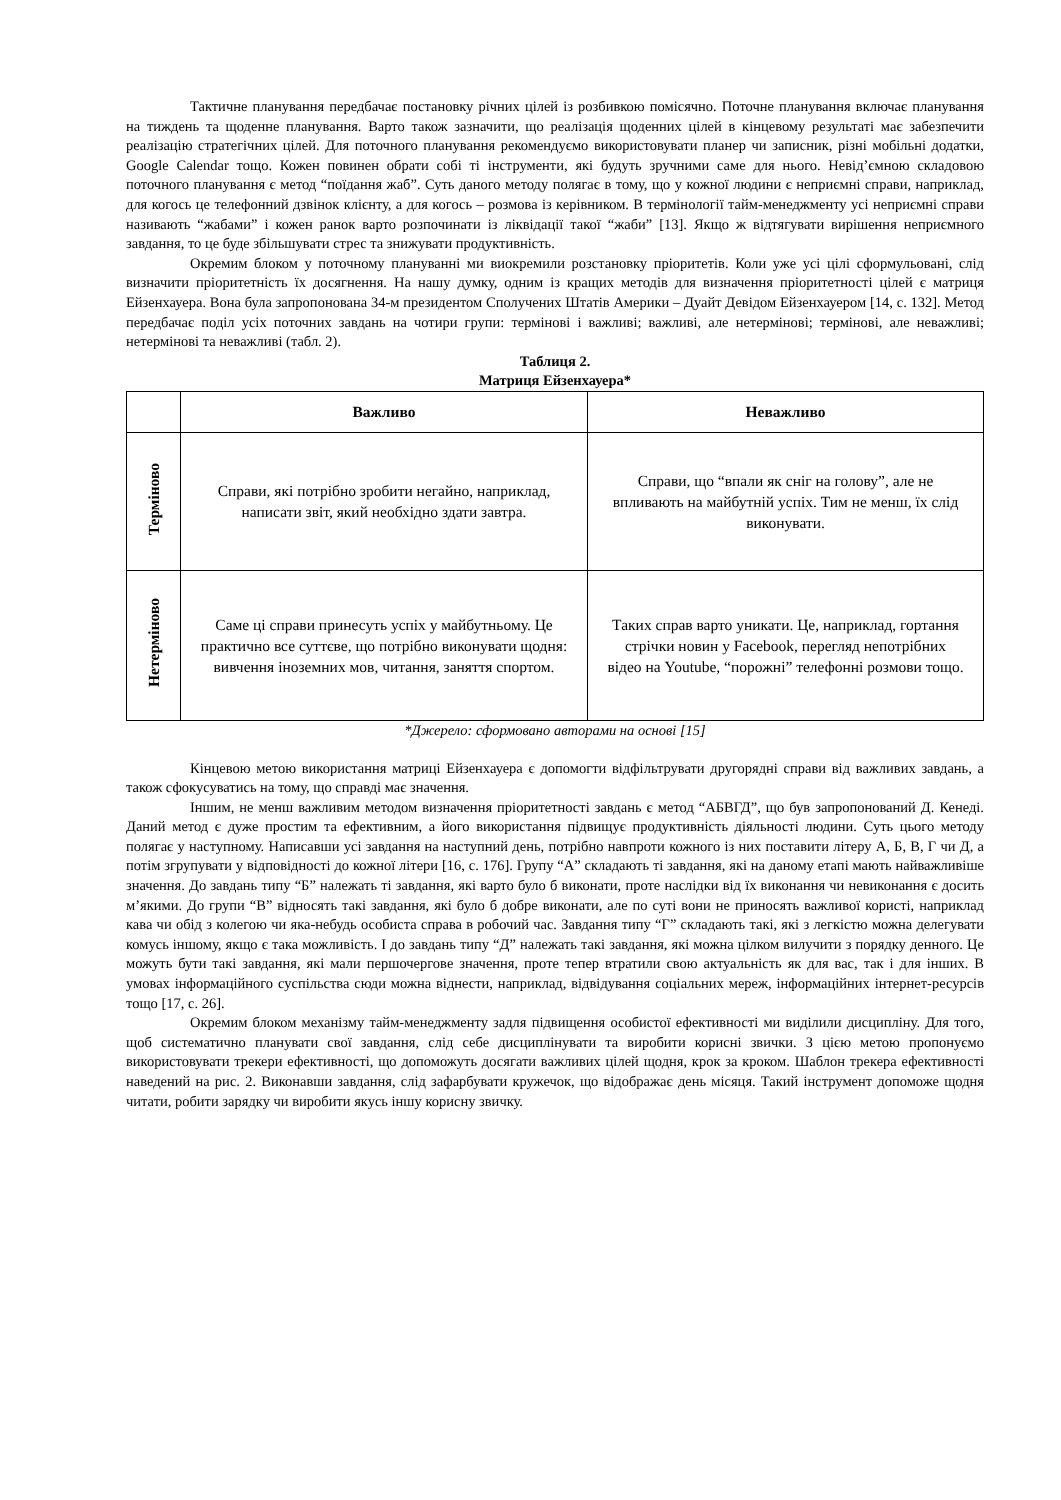Тактичне планування передбачає постановку річних цілей із розбивкою помісячно. Поточне планування включає планування на тиждень та щоденне планування. Варто також зазначити, що реалізація щоденних цілей в кінцевому результаті має забезпечити реалізацію стратегічних цілей. Для поточного планування рекомендуємо використовувати планер чи записник, різні мобільні додатки, Google Calendar тощо. Кожен повинен обрати собі ті інструменти, які будуть зручними саме для нього. Невід’ємною складовою поточного планування є метод “поїдання жаб”. Суть даного методу полягає в тому, що у кожної людини є неприємні справи, наприклад, для когось це телефонний дзвінок клієнту, а для когось – розмова із керівником. В термінології тайм-менеджменту усі неприємні справи називають “жабами” і кожен ранок варто розпочинати із ліквідації такої “жаби” [13]. Якщо ж відтягувати вирішення неприємного завдання, то це буде збільшувати стрес та знижувати продуктивність.
Окремим блоком у поточному плануванні ми виокремили розстановку пріоритетів. Коли уже усі цілі сформульовані, слід визначити пріоритетність їх досягнення. На нашу думку, одним із кращих методів для визначення пріоритетності цілей є матриця Ейзенхауера. Вона була запропонована 34-м президентом Сполучених Штатів Америки – Дуайт Девідом Ейзенхауером [14, с. 132]. Метод передбачає поділ усіх поточних завдань на чотири групи: термінові і важливі; важливі, але нетермінові; термінові, але неважливі; нетермінові та неважливі (табл. 2).
Таблиця 2.
Матриця Ейзенхауера*
| | Важливо | Неважливо |
| --- | --- | --- |
| Терміново | Справи, які потрібно зробити негайно, наприклад, написати звіт, який необхідно здати завтра. | Справи, що “впали як сніг на голову”, але не впливають на майбутній успіх. Тим не менш, їх слід виконувати. |
| Нетерміново | Саме ці справи принесуть успіх у майбутньому. Це практично все суттєве, що потрібно виконувати щодня: вивчення іноземних мов, читання, заняття спортом. | Таких справ варто уникати. Це, наприклад, гортання стрічки новин у Facebook, перегляд непотрібних відео на Youtube, “порожні” телефонні розмови тощо. |
*Джерело: сформовано авторами на основі [15]
Кінцевою метою використання матриці Ейзенхауера є допомогти відфільтрувати другорядні справи від важливих завдань, а також сфокусуватись на тому, що справді має значення.
Іншим, не менш важливим методом визначення пріоритетності завдань є метод “АБВГД”, що був запропонований Д. Кенеді. Даний метод є дуже простим та ефективним, а його використання підвищує продуктивність діяльності людини. Суть цього методу полягає у наступному. Написавши усі завдання на наступний день, потрібно навпроти кожного із них поставити літеру А, Б, В, Г чи Д, а потім згрупувати у відповідності до кожної літери [16, с. 176]. Групу “А” складають ті завдання, які на даному етапі мають найважливіше значення. До завдань типу “Б” належать ті завдання, які варто було б виконати, проте наслідки від їх виконання чи невиконання є досить м’якими. До групи “В” відносять такі завдання, які було б добре виконати, але по суті вони не приносять важливої користі, наприклад кава чи обід з колегою чи яка-небудь особиста справа в робочий час. Завдання типу “Г” складають такі, які з легкістю можна делегувати комусь іншому, якщо є така можливість. І до завдань типу “Д” належать такі завдання, які можна цілком вилучити з порядку денного. Це можуть бути такі завдання, які мали першочергове значення, проте тепер втратили свою актуальність як для вас, так і для інших. В умовах інформаційного суспільства сюди можна віднести, наприклад, відвідування соціальних мереж, інформаційних інтернет-ресурсів тощо [17, с. 26].
Окремим блоком механізму тайм-менеджменту задля підвищення особистої ефективності ми виділили дисципліну. Для того, щоб систематично планувати свої завдання, слід себе дисциплінувати та виробити корисні звички. З цією метою пропонуємо використовувати трекери ефективності, що допоможуть досягати важливих цілей щодня, крок за кроком. Шаблон трекера ефективності наведений на рис. 2. Виконавши завдання, слід зафарбувати кружечок, що відображає день місяця. Такий інструмент допоможе щодня читати, робити зарядку чи виробити якусь іншу корисну звичку.